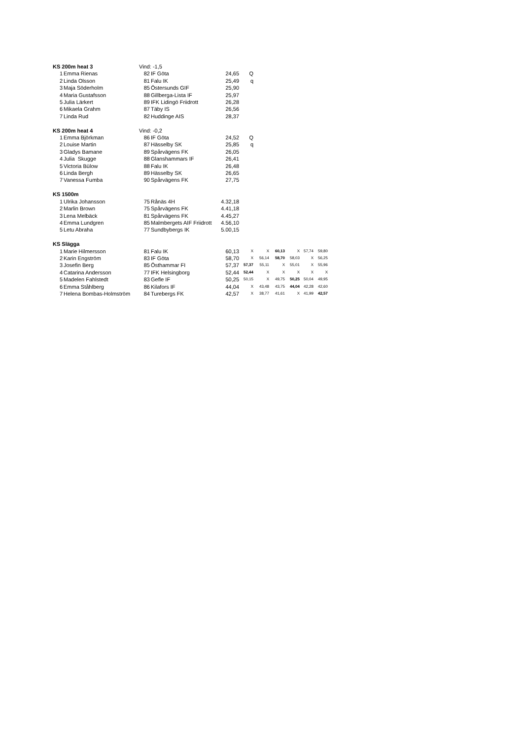| KS 200m heat 3 | | Vind: -1,5 | | | | | | | | |
| 1 | Emma Rienas | 82 | IF Göta | 24,65 | Q | | | | | |
| 2 | Linda Olsson | 81 | Falu IK | 25,49 | q | | | | | |
| 3 | Maja Söderholm | 85 | Östersunds GIF | 25,90 | | | | | | |
| 4 | Maria Gustafsson | 88 | Gillberga-Lista IF | 25,97 | | | | | | |
| 5 | Julia Lärkert | 89 | IFK Lidingö Friidrott | 26,28 | | | | | | |
| 6 | Mikaela Grahm | 87 | Täby IS | 26,56 | | | | | | |
| 7 | Linda Rud | 82 | Huddinge AIS | 28,37 | | | | | | |
| KS 200m heat 4 | | Vind: -0,2 | | | | | | | | |
| 1 | Emma Björkman | 86 | IF Göta | 24,52 | Q | | | | | |
| 2 | Louise Martin | 87 | Hässelby SK | 25,85 | q | | | | | |
| 3 | Gladys Bamane | 89 | Spårvägens FK | 26,05 | | | | | | |
| 4 | Julia Skugge | 88 | Glanshammars IF | 26,41 | | | | | | |
| 5 | Victoria Bülow | 88 | Falu IK | 26,48 | | | | | | |
| 6 | Linda Bergh | 89 | Hässelby SK | 26,65 | | | | | | |
| 7 | Vanessa Fumba | 90 | Spårvägens FK | 27,75 | | | | | | |
| KS 1500m | | | | | | | | | | |
| 1 | Ulrika Johansson | 75 | Rånäs 4H | 4.32,18 | | | | | | |
| 2 | Marlin Brown | 75 | Spårvägens FK | 4.41,18 | | | | | | |
| 3 | Lena Melbäck | 81 | Spårvägens FK | 4.45,27 | | | | | | |
| 4 | Emma Lundgren | 85 | Malmbergets AIF Friidrott | 4.56,10 | | | | | | |
| 5 | Letu Abraha | 77 | Sundbybergs IK | 5.00,15 | | | | | | |
| KS Slägga | | | | | | | | | | |
| 1 | Marie Hilmersson | 81 | Falu IK | 60,13 | X | X | 60,13 | X | 57,74 | 59,80 |
| 2 | Karin Engström | 83 | IF Göta | 58,70 | X | 56,14 | 58,70 | 58,03 | X | 56,25 |
| 3 | Josefin Berg | 85 | Östhammar FI | 57,37 | 57,37 | 55,11 | X | 55,01 | X | 55,96 |
| 4 | Catarina Andersson | 77 | IFK Helsingborg | 52,44 | 52,44 | X | X | X | X | X |
| 5 | Madelen Fahlstedt | 83 | Gefle IF | 50,25 | 50,15 | X | 49,75 | 50,25 | 50,04 | 49,95 |
| 6 | Emma Ståhlberg | 86 | Kilafors IF | 44,04 | X | 43,48 | 43,75 | 44,04 | 42,28 | 42,60 |
| 7 | Helena Bombas-Holmström | 84 | Turebergs FK | 42,57 | X | 38,77 | 41,61 | X | 41,99 | 42,57 |